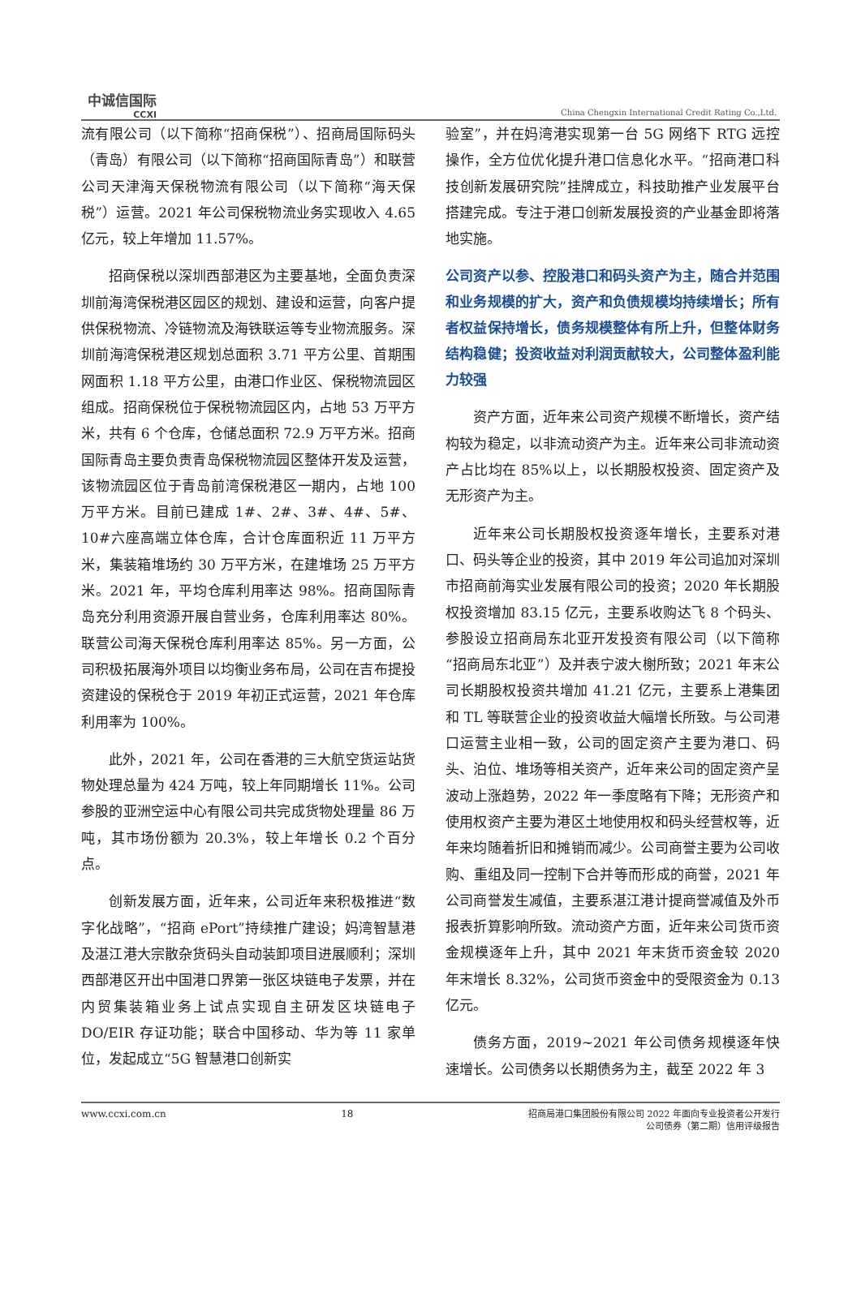中诚信国际
CCXI
China Chengxin International Credit Rating Co.,Ltd.
流有限公司（以下简称“招商保税”）、招商局国际码头（青岛）有限公司（以下简称“招商国际青岛”）和联营公司天津海天保税物流有限公司（以下简称“海天保税”）运营。2021 年公司保税物流业务实现收入 4.65 亿元，较上年增加 11.57%。
招商保税以深圳西部港区为主要基地，全面负责深圳前海湾保税港区园区的规划、建设和运营，向客户提供保税物流、冷链物流及海铁联运等专业物流服务。深圳前海湾保税港区规划总面积 3.71 平方公里、首期围网面积 1.18 平方公里，由港口作业区、保税物流园区组成。招商保税位于保税物流园区内，占地 53 万平方米，共有 6 个仓库，仓储总面积 72.9 万平方米。招商国际青岛主要负责青岛保税物流园区整体开发及运营，该物流园区位于青岛前湾保税港区一期内，占地 100 万平方米。目前已建成 1#、2#、3#、4#、5#、10#六座高端立体仓库，合计仓库面积近 11 万平方米，集装箱堆场约 30 万平方米，在建堆场 25 万平方米。2021 年，平均仓库利用率达 98%。招商国际青岛充分利用资源开展自营业务，仓库利用率达 80%。联营公司海天保税仓库利用率达 85%。另一方面，公司积极拓展海外项目以均衡业务布局，公司在吉布提投资建设的保税仓于 2019 年初正式运营，2021 年仓库利用率为 100%。
此外，2021 年，公司在香港的三大航空货运站货物处理总量为 424 万吨，较上年同期增长 11%。公司参股的亚洲空运中心有限公司共完成货物处理量 86 万吨，其市场份额为 20.3%，较上年增长 0.2 个百分点。
创新发展方面，近年来，公司近年来积极推进“数字化战略”，“招商 ePort”持续推广建设；妈湾智慧港及湛江港大宗散杂货码头自动装卸项目进展顺利；深圳西部港区开出中国港口界第一张区块链电子发票，并在内贸集装箱业务上试点实现自主研发区块链电子 DO/EIR 存证功能；联合中国移动、华为等 11 家单位，发起成立“5G 智慧港口创新实
验室”，并在妈湾港实现第一台 5G 网络下 RTG 远控操作，全方位优化提升港口信息化水平。“招商港口科技创新发展研究院”挂牌成立，科技助推产业发展平台搭建完成。专注于港口创新发展投资的产业基金即将落地实施。
公司资产以参、控股港口和码头资产为主，随合并范围和业务规模的扩大，资产和负债规模均持续增长；所有者权益保持增长，债务规模整体有所上升，但整体财务结构稳健；投资收益对利润贡献较大，公司整体盈利能力较强
资产方面，近年来公司资产规模不断增长，资产结构较为稳定，以非流动资产为主。近年来公司非流动资产占比均在 85%以上，以长期股权投资、固定资产及无形资产为主。
近年来公司长期股权投资逐年增长，主要系对港口、码头等企业的投资，其中 2019 年公司追加对深圳市招商前海实业发展有限公司的投资；2020 年长期股权投资增加 83.15 亿元，主要系收购达飞 8 个码头、参股设立招商局东北亚开发投资有限公司（以下简称“招商局东北亚”）及并表宁波大榭所致；2021 年末公司长期股权投资共增加 41.21 亿元，主要系上港集团和 TL 等联营企业的投资收益大幅增长所致。与公司港口运营主业相一致，公司的固定资产主要为港口、码头、泊位、堆场等相关资产，近年来公司的固定资产呈波动上涨趋势，2022 年一季度略有下降；无形资产和使用权资产主要为港区土地使用权和码头经营权等，近年来均随着折旧和摊销而减少。公司商誉主要为公司收购、重组及同一控制下合并等而形成的商誉，2021 年公司商誉发生减值，主要系湛江港计提商誉减值及外币报表折算影响所致。流动资产方面，近年来公司货币资金规模逐年上升，其中 2021 年末货币资金较 2020 年末增长 8.32%，公司货币资金中的受限资金为 0.13 亿元。
债务方面，2019~2021 年公司债务规模逐年快速增长。公司债务以长期债务为主，截至 2022 年 3
www.ccxi.com.cn 18 招商局港口集团股份有限公司 2022 年面向专业投资者公开发行
公司债券（第二期）信用评级报告